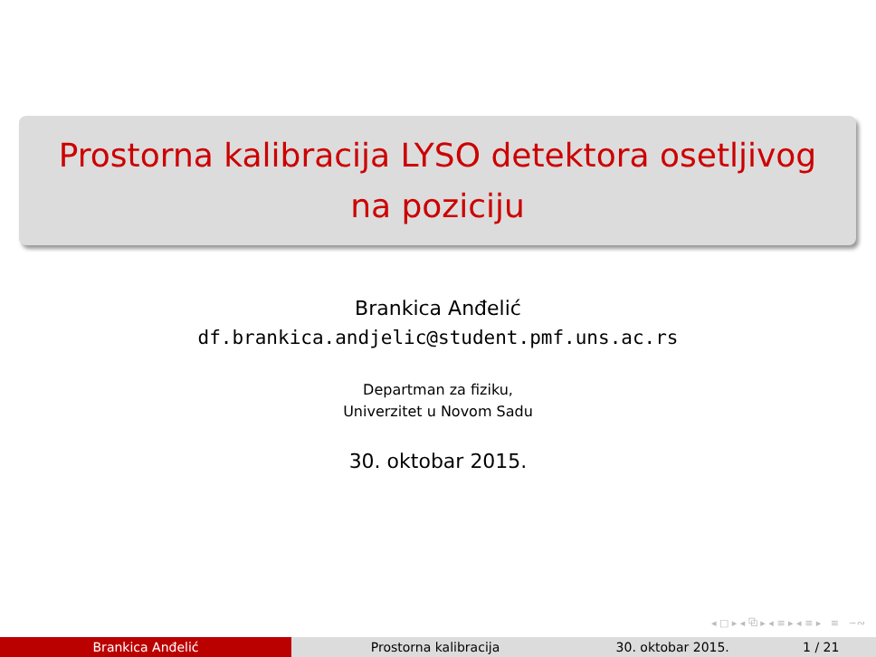Prostorna kalibracija LYSO detektora osetljivog
na poziciju
Brankica Anđelić
df.brankica.andjelic@student.pmf.uns.ac.rs
Departman za fiziku,
Univerzitet u Novom Sadu
30. oktobar 2015.
◂ □ ▸ ◂ ⧉ ▸ ◂ ≡ ▸ ◂ ≡ ▸ ≡ ∽∾
Brankica Anđelić Prostorna kalibracija 30. oktobar 2015. 1 / 21